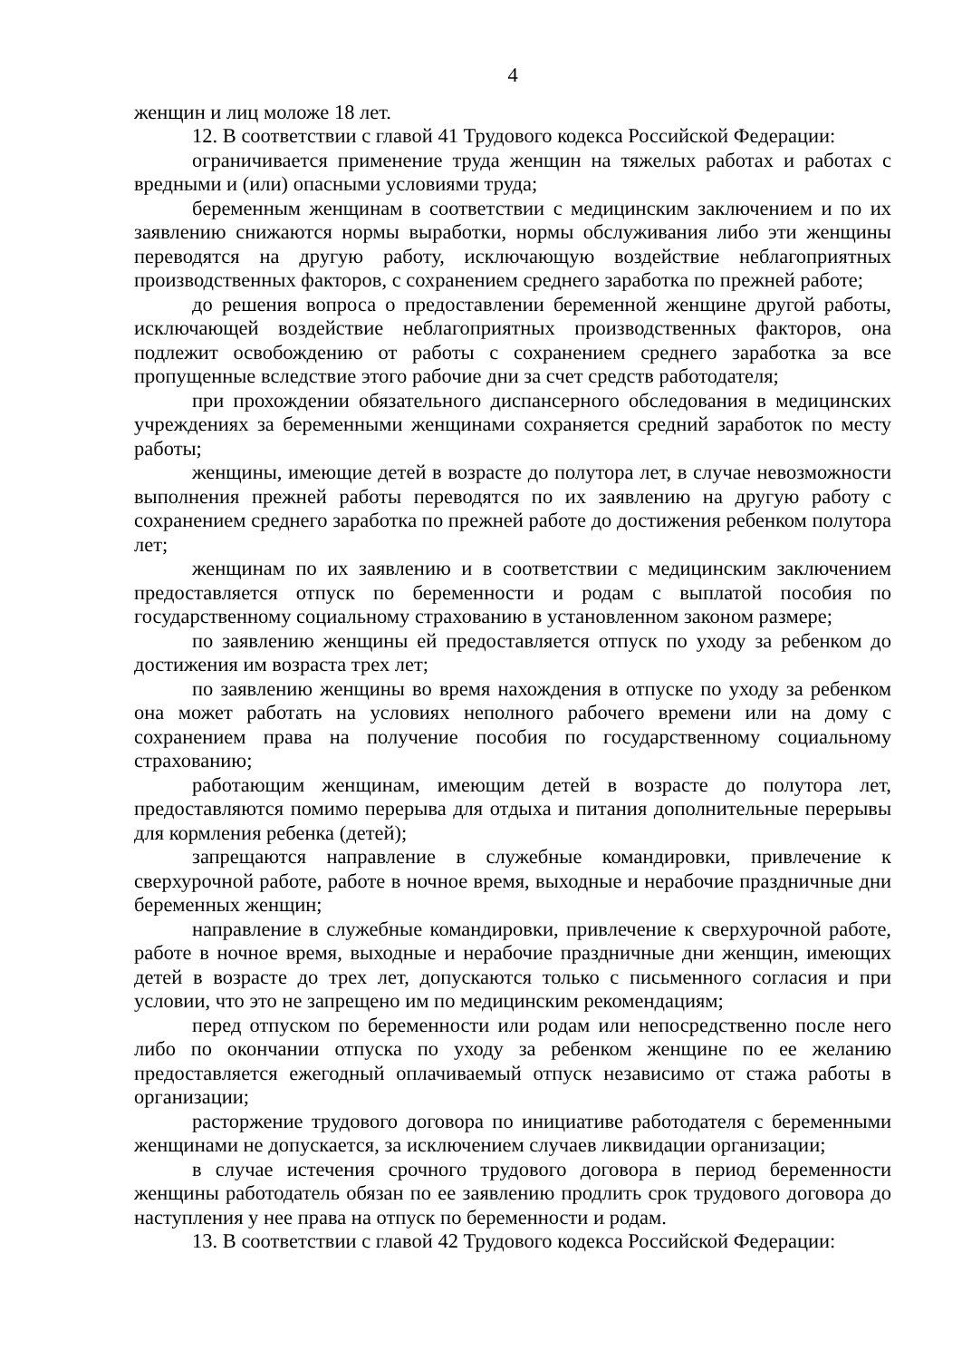4
женщин и лиц моложе 18 лет.
12. В соответствии с главой 41 Трудового кодекса Российской Федерации:
ограничивается применение труда женщин на тяжелых работах и работах с вредными и (или) опасными условиями труда;
беременным женщинам в соответствии с медицинским заключением и по их заявлению снижаются нормы выработки, нормы обслуживания либо эти женщины переводятся на другую работу, исключающую воздействие неблагоприятных производственных факторов, с сохранением среднего заработка по прежней работе;
до решения вопроса о предоставлении беременной женщине другой работы, исключающей воздействие неблагоприятных производственных факторов, она подлежит освобождению от работы с сохранением среднего заработка за все пропущенные вследствие этого рабочие дни за счет средств работодателя;
при прохождении обязательного диспансерного обследования в медицинских учреждениях за беременными женщинами сохраняется средний заработок по месту работы;
женщины, имеющие детей в возрасте до полутора лет, в случае невозможности выполнения прежней работы переводятся по их заявлению на другую работу с сохранением среднего заработка по прежней работе до достижения ребенком полутора лет;
женщинам по их заявлению и в соответствии с медицинским заключением предоставляется отпуск по беременности и родам с выплатой пособия по государственному социальному страхованию в установленном законом размере;
по заявлению женщины ей предоставляется отпуск по уходу за ребенком до достижения им возраста трех лет;
по заявлению женщины во время нахождения в отпуске по уходу за ребенком она может работать на условиях неполного рабочего времени или на дому с сохранением права на получение пособия по государственному социальному страхованию;
работающим женщинам, имеющим детей в возрасте до полутора лет, предоставляются помимо перерыва для отдыха и питания дополнительные перерывы для кормления ребенка (детей);
запрещаются направление в служебные командировки, привлечение к сверхурочной работе, работе в ночное время, выходные и нерабочие праздничные дни беременных женщин;
направление в служебные командировки, привлечение к сверхурочной работе, работе в ночное время, выходные и нерабочие праздничные дни женщин, имеющих детей в возрасте до трех лет, допускаются только с письменного согласия и при условии, что это не запрещено им по медицинским рекомендациям;
перед отпуском по беременности или родам или непосредственно после него либо по окончании отпуска по уходу за ребенком женщине по ее желанию предоставляется ежегодный оплачиваемый отпуск независимо от стажа работы в организации;
расторжение трудового договора по инициативе работодателя с беременными женщинами не допускается, за исключением случаев ликвидации организации;
в случае истечения срочного трудового договора в период беременности женщины работодатель обязан по ее заявлению продлить срок трудового договора до наступления у нее права на отпуск по беременности и родам.
13. В соответствии с главой 42 Трудового кодекса Российской Федерации: